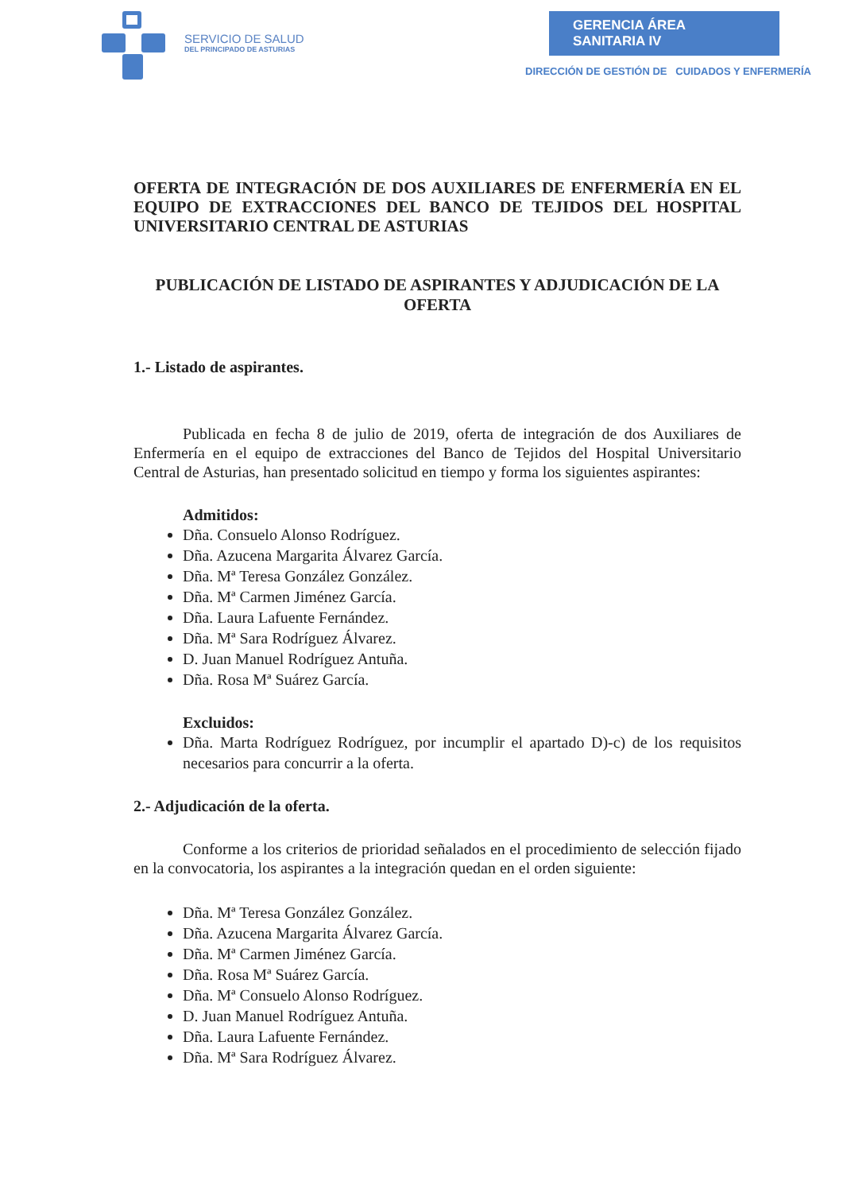SERVICIO DE SALUD
DEL PRINCIPADO DE ASTURIAS
GERENCIA ÁREA SANITARIA IV
DIRECCIÓN DE GESTIÓN DE CUIDADOS Y ENFERMERÍA
OFERTA DE INTEGRACIÓN DE DOS AUXILIARES DE ENFERMERÍA EN EL EQUIPO DE EXTRACCIONES DEL BANCO DE TEJIDOS DEL HOSPITAL UNIVERSITARIO CENTRAL DE ASTURIAS
PUBLICACIÓN DE LISTADO DE ASPIRANTES Y ADJUDICACIÓN DE LA OFERTA
1.- Listado de aspirantes.
Publicada en fecha 8 de julio de 2019, oferta de integración de dos Auxiliares de Enfermería en el equipo de extracciones del Banco de Tejidos del Hospital Universitario Central de Asturias, han presentado solicitud en tiempo y forma los siguientes aspirantes:
Admitidos:
Dña. Consuelo Alonso Rodríguez.
Dña. Azucena Margarita Álvarez García.
Dña. Mª Teresa González González.
Dña. Mª Carmen Jiménez García.
Dña. Laura Lafuente Fernández.
Dña. Mª Sara Rodríguez Álvarez.
D. Juan Manuel Rodríguez Antuña.
Dña. Rosa Mª Suárez García.
Excluidos:
Dña. Marta Rodríguez Rodríguez, por incumplir el apartado D)-c) de los requisitos necesarios para concurrir a la oferta.
2.- Adjudicación de la oferta.
Conforme a los criterios de prioridad señalados en el procedimiento de selección fijado en la convocatoria, los aspirantes a la integración quedan en el orden siguiente:
Dña. Mª Teresa González González.
Dña. Azucena Margarita Álvarez García.
Dña. Mª Carmen Jiménez García.
Dña. Rosa Mª Suárez García.
Dña. Mª Consuelo Alonso Rodríguez.
D. Juan Manuel Rodríguez Antuña.
Dña. Laura Lafuente Fernández.
Dña. Mª Sara Rodríguez Álvarez.